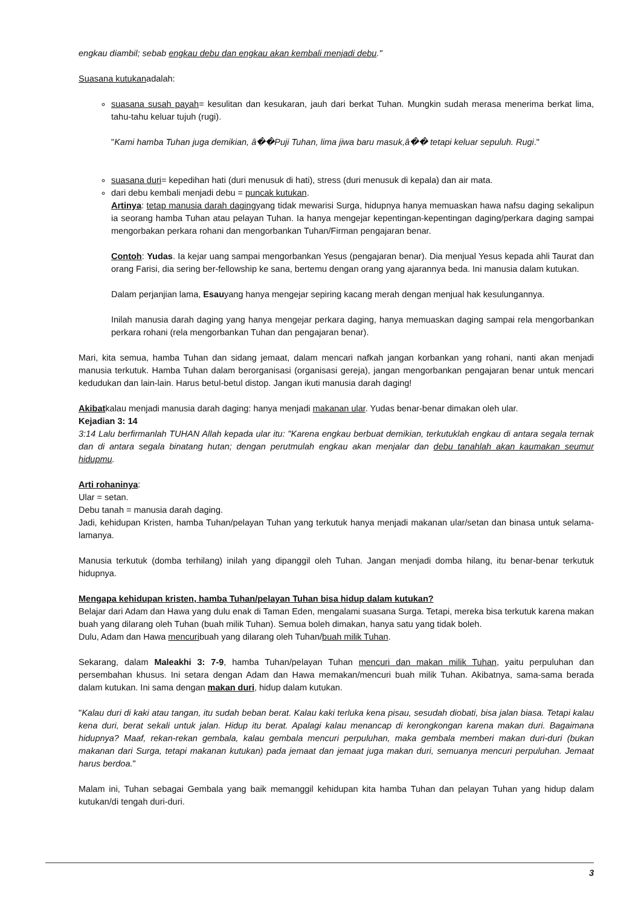engkau diambil; sebab engkau debu dan engkau akan kembali menjadi debu."
Suasana kutukanadalah:
suasana susah payah= kesulitan dan kesukaran, jauh dari berkat Tuhan. Mungkin sudah merasa menerima berkat lima, tahu-tahu keluar tujuh (rugi).
"Kami hamba Tuhan juga demikian, â��Puji Tuhan, lima jiwa baru masuk,â�� tetapi keluar sepuluh. Rugi."
suasana duri= kepedihan hati (duri menusuk di hati), stress (duri menusuk di kepala) dan air mata.
dari debu kembali menjadi debu = puncak kutukan.
Artinya: tetap manusia darah dagingyang tidak mewarisi Surga, hidupnya hanya memuaskan hawa nafsu daging sekalipun ia seorang hamba Tuhan atau pelayan Tuhan. Ia hanya mengejar kepentingan-kepentingan daging/perkara daging sampai mengorbakan perkara rohani dan mengorbankan Tuhan/Firman pengajaran benar.
Contoh: Yudas. Ia kejar uang sampai mengorbankan Yesus (pengajaran benar). Dia menjual Yesus kepada ahli Taurat dan orang Farisi, dia sering ber-fellowship ke sana, bertemu dengan orang yang ajarannya beda. Ini manusia dalam kutukan.
Dalam perjanjian lama, Esauyang hanya mengejar sepiring kacang merah dengan menjual hak kesulungannya.
Inilah manusia darah daging yang hanya mengejar perkara daging, hanya memuaskan daging sampai rela mengorbankan perkara rohani (rela mengorbankan Tuhan dan pengajaran benar).
Mari, kita semua, hamba Tuhan dan sidang jemaat, dalam mencari nafkah jangan korbankan yang rohani, nanti akan menjadi manusia terkutuk. Hamba Tuhan dalam berorganisasi (organisasi gereja), jangan mengorbankan pengajaran benar untuk mencari kedudukan dan lain-lain. Harus betul-betul distop. Jangan ikuti manusia darah daging!
Akibatkalau menjadi manusia darah daging: hanya menjadi makanan ular. Yudas benar-benar dimakan oleh ular.
Kejadian 3: 14
3:14 Lalu berfirmanlah TUHAN Allah kepada ular itu: "Karena engkau berbuat demikian, terkutuklah engkau di antara segala ternak dan di antara segala binatang hutan; dengan perutmulah engkau akan menjalar dan debu tanahlah akan kaumakan seumur hidupmu.
Arti rohaninya:
Ular = setan.
Debu tanah = manusia darah daging.
Jadi, kehidupan Kristen, hamba Tuhan/pelayan Tuhan yang terkutuk hanya menjadi makanan ular/setan dan binasa untuk selama-lamanya.
Manusia terkutuk (domba terhilang) inilah yang dipanggil oleh Tuhan. Jangan menjadi domba hilang, itu benar-benar terkutuk hidupnya.
Mengapa kehidupan kristen, hamba Tuhan/pelayan Tuhan bisa hidup dalam kutukan?
Belajar dari Adam dan Hawa yang dulu enak di Taman Eden, mengalami suasana Surga. Tetapi, mereka bisa terkutuk karena makan buah yang dilarang oleh Tuhan (buah milik Tuhan). Semua boleh dimakan, hanya satu yang tidak boleh.
Dulu, Adam dan Hawa mencuribuah yang dilarang oleh Tuhan/buah milik Tuhan.
Sekarang, dalam Maleakhi 3: 7-9, hamba Tuhan/pelayan Tuhan mencuri dan makan milik Tuhan, yaitu perpuluhan dan persembahan khusus. Ini setara dengan Adam dan Hawa memakan/mencuri buah milik Tuhan. Akibatnya, sama-sama berada dalam kutukan. Ini sama dengan makan duri, hidup dalam kutukan.
"Kalau duri di kaki atau tangan, itu sudah beban berat. Kalau kaki terluka kena pisau, sesudah diobati, bisa jalan biasa. Tetapi kalau kena duri, berat sekali untuk jalan. Hidup itu berat. Apalagi kalau menancap di kerongkongan karena makan duri. Bagaimana hidupnya? Maaf, rekan-rekan gembala, kalau gembala mencuri perpuluhan, maka gembala memberi makan duri-duri (bukan makanan dari Surga, tetapi makanan kutukan) pada jemaat dan jemaat juga makan duri, semuanya mencuri perpuluhan. Jemaat harus berdoa."
Malam ini, Tuhan sebagai Gembala yang baik memanggil kehidupan kita hamba Tuhan dan pelayan Tuhan yang hidup dalam kutukan/di tengah duri-duri.
3